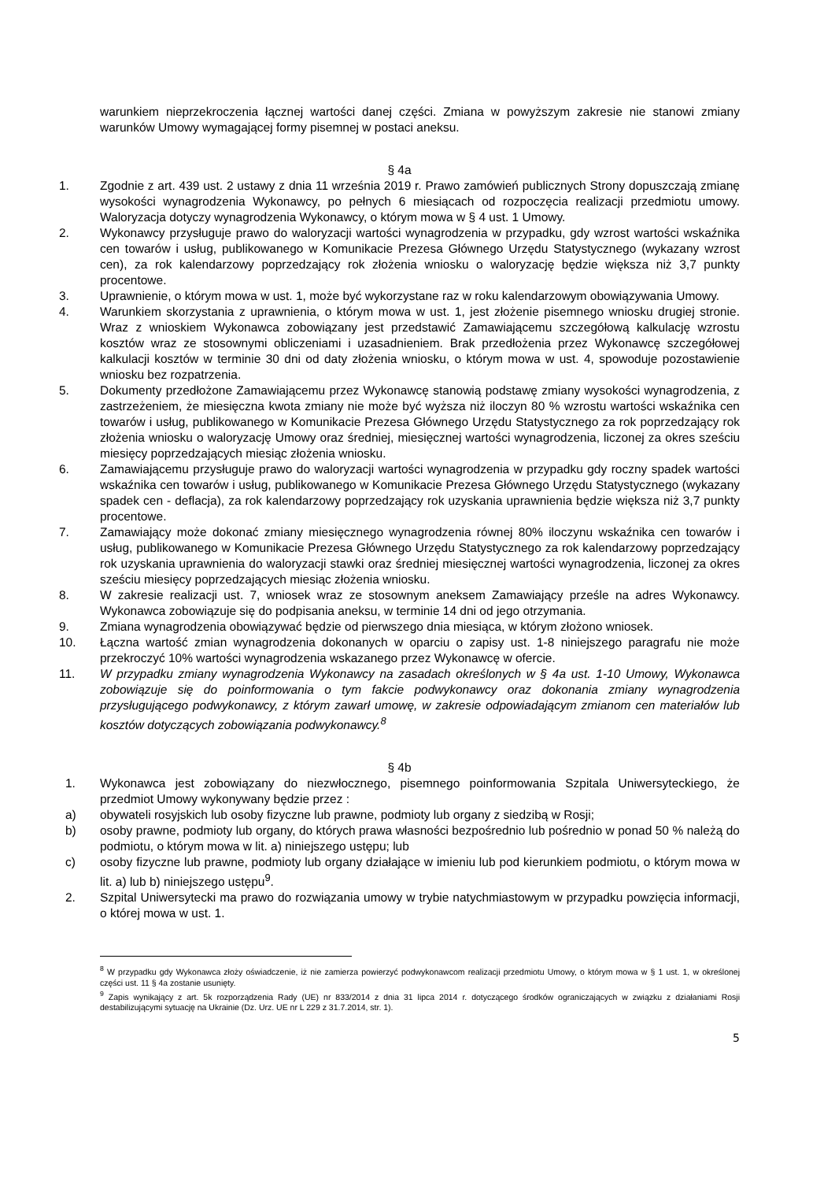warunkiem nieprzekroczenia łącznej wartości danej części. Zmiana w powyższym zakresie nie stanowi zmiany warunków Umowy wymagającej formy pisemnej w postaci aneksu.
§ 4a
1. Zgodnie z art. 439 ust. 2 ustawy z dnia 11 września 2019 r. Prawo zamówień publicznych Strony dopuszczają zmianę wysokości wynagrodzenia Wykonawcy, po pełnych 6 miesiącach od rozpoczęcia realizacji przedmiotu umowy. Waloryzacja dotyczy wynagrodzenia Wykonawcy, o którym mowa w § 4 ust. 1 Umowy.
2. Wykonawcy przysługuje prawo do waloryzacji wartości wynagrodzenia w przypadku, gdy wzrost wartości wskaźnika cen towarów i usług, publikowanego w Komunikacie Prezesa Głównego Urzędu Statystycznego (wykazany wzrost cen), za rok kalendarzowy poprzedzający rok złożenia wniosku o waloryzację będzie większa niż 3,7 punkty procentowe.
3. Uprawnienie, o którym mowa w ust. 1, może być wykorzystane raz w roku kalendarzowym obowiązywania Umowy.
4. Warunkiem skorzystania z uprawnienia, o którym mowa w ust. 1, jest złożenie pisemnego wniosku drugiej stronie. Wraz z wnioskiem Wykonawca zobowiązany jest przedstawić Zamawiającemu szczegółową kalkulację wzrostu kosztów wraz ze stosownymi obliczeniami i uzasadnieniem. Brak przedłożenia przez Wykonawcę szczegółowej kalkulacji kosztów w terminie 30 dni od daty złożenia wniosku, o którym mowa w ust. 4, spowoduje pozostawienie wniosku bez rozpatrzenia.
5. Dokumenty przedłożone Zamawiającemu przez Wykonawcę stanowią podstawę zmiany wysokości wynagrodzenia, z zastrzeżeniem, że miesięczna kwota zmiany nie może być wyższa niż iloczyn 80 % wzrostu wartości wskaźnika cen towarów i usług, publikowanego w Komunikacie Prezesa Głównego Urzędu Statystycznego za rok poprzedzający rok złożenia wniosku o waloryzację Umowy oraz średniej, miesięcznej wartości wynagrodzenia, liczonej za okres sześciu miesięcy poprzedzających miesiąc złożenia wniosku.
6. Zamawiającemu przysługuje prawo do waloryzacji wartości wynagrodzenia w przypadku gdy roczny spadek wartości wskaźnika cen towarów i usług, publikowanego w Komunikacie Prezesa Głównego Urzędu Statystycznego (wykazany spadek cen - deflacja), za rok kalendarzowy poprzedzający rok uzyskania uprawnienia będzie większa niż 3,7 punkty procentowe.
7. Zamawiający może dokonać zmiany miesięcznego wynagrodzenia równej 80% iloczynu wskaźnika cen towarów i usług, publikowanego w Komunikacie Prezesa Głównego Urzędu Statystycznego za rok kalendarzowy poprzedzający rok uzyskania uprawnienia do waloryzacji stawki oraz średniej miesięcznej wartości wynagrodzenia, liczonej za okres sześciu miesięcy poprzedzających miesiąc złożenia wniosku.
8. W zakresie realizacji ust. 7, wniosek wraz ze stosownym aneksem Zamawiający prześle na adres Wykonawcy. Wykonawca zobowiązuje się do podpisania aneksu, w terminie 14 dni od jego otrzymania.
9. Zmiana wynagrodzenia obowiązywać będzie od pierwszego dnia miesiąca, w którym złożono wniosek.
10. Łączna wartość zmian wynagrodzenia dokonanych w oparciu o zapisy ust. 1-8 niniejszego paragrafu nie może przekroczyć 10% wartości wynagrodzenia wskazanego przez Wykonawcę w ofercie.
11. W przypadku zmiany wynagrodzenia Wykonawcy na zasadach określonych w § 4a ust. 1-10 Umowy, Wykonawca zobowiązuje się do poinformowania o tym fakcie podwykonawcy oraz dokonania zmiany wynagrodzenia przysługującego podwykonawcy, z którym zawarł umowę, w zakresie odpowiadającym zmianom cen materiałów lub kosztów dotyczących zobowiązania podwykonawcy.<sup>8</sup>
§ 4b
1. Wykonawca jest zobowiązany do niezwłocznego, pisemnego poinformowania Szpitala Uniwersyteckiego, że przedmiot Umowy wykonywany będzie przez :
a) obywateli rosyjskich lub osoby fizyczne lub prawne, podmioty lub organy z siedzibą w Rosji;
b) osoby prawne, podmioty lub organy, do których prawa własności bezpośrednio lub pośrednio w ponad 50 % należą do podmiotu, o którym mowa w lit. a) niniejszego ustępu; lub
c) osoby fizyczne lub prawne, podmioty lub organy działające w imieniu lub pod kierunkiem podmiotu, o którym mowa w lit. a) lub b) niniejszego ustępu<sup>9</sup>.
2. Szpital Uniwersytecki ma prawo do rozwiązania umowy w trybie natychmiastowym w przypadku powzięcia informacji, o której mowa w ust. 1.
<sup>8</sup> W przypadku gdy Wykonawca złoży oświadczenie, iż nie zamierza powierzyć podwykonawcom realizacji przedmiotu Umowy, o którym mowa w § 1 ust. 1, w określonej części ust. 11 § 4a zostanie usunięty.
<sup>9</sup> Zapis wynikający z art. 5k rozporządzenia Rady (UE) nr 833/2014 z dnia 31 lipca 2014 r. dotyczącego środków ograniczających w związku z działaniami Rosji destabilizującymi sytuację na Ukrainie (Dz. Urz. UE nr L 229 z 31.7.2014, str. 1).
5